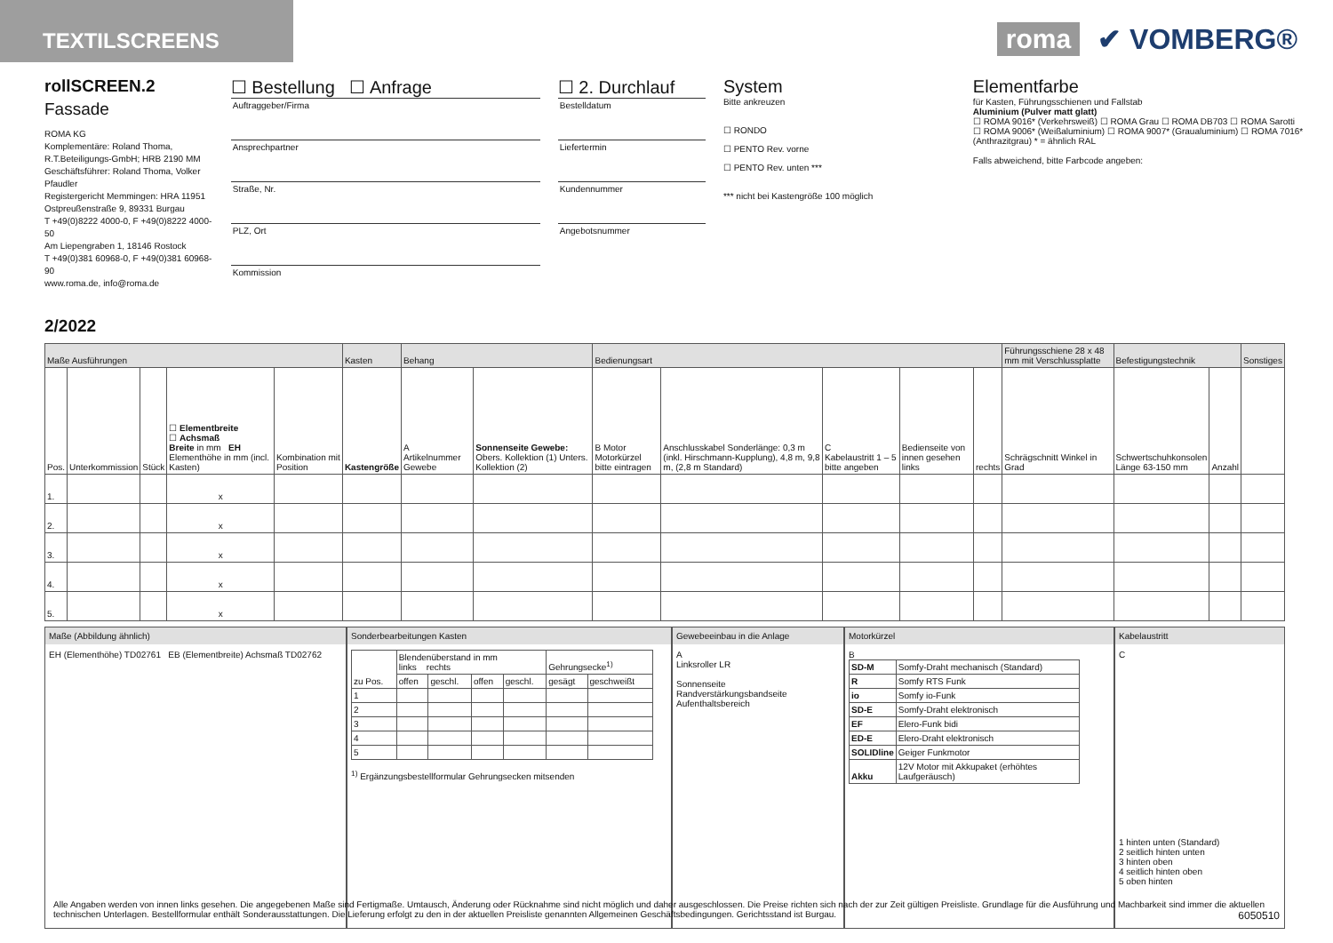TEXTILSCREENS
roma ✔ VOMBERG®
rollSCREEN.2
Fassade
ROMA KG
Komplementäre: Roland Thoma,
R.T.Beteiligungs-GmbH; HRB 2190 MM
Geschäftsführer: Roland Thoma, Volker Pfaudler
Registergericht Memmingen: HRA 11951
Ostpreußenstraße 9, 89331 Burgau
T +49(0)8222 4000-0, F +49(0)8222 4000-50
Am Liepengraben 1, 18146 Rostock
T +49(0)381 60968-0, F +49(0)381 60968-90
www.roma.de, info@roma.de
2/2022
☐ Bestellung ☐ Anfrage
Auftraggeber/Firma
Ansprechpartner
Straße, Nr.
PLZ, Ort
Kommission
☐ 2. Durchlauf
Bestelldatum
Liefertermin
Kundennummer
Angebotsnummer
System
Bitte ankreuzen
☐ RONDO
☐ PENTO Rev. vorne
☐ PENTO Rev. unten ***
*** nicht bei Kastengröße 100 möglich
Elementfarbe
für Kasten, Führungsschienen und Fallstab
Aluminium (Pulver matt glatt)
☐ ROMA 9016* (Verkehrsweiß) ☐ ROMA Grau ☐ ROMA DB703 ☐ ROMA Sarotti
☐ ROMA 9006* (Weißaluminium) ☐ ROMA 9007* (Graualuminium) ☐ ROMA 7016* (Anthrazitgrau) * = ähnlich RAL
Falls abweichend, bitte Farbcode angeben:
| Maße Ausführungen | | | | | Kasten | Behang | | Bedienungsart | | | | | Führungsschiene 28 x 48 mm mit Verschlussplatte | Befestigungstechnik | | Sonstiges |
| --- | --- | --- | --- | --- | --- | --- | --- | --- | --- | --- | --- | --- | --- | --- | --- | --- |
| Pos. | Unterkommission | Stück | ☐ Elementbreite ☐ Achsmaß Breite in mm EH Elementhöhe in mm (incl. Kasten) | Kombination mit Position | Kastengröße | A Artikelnummer Gewebe | Sonnenseite Gewebe: Obers. Kollektion (1) Unters. Kollektion (2) | B Motor Motorkürzel bitte eintragen | Anschlusskabel Sonderlänge: 0,3 m (inkl. Hirschmann-Kupplung), 4,8 m, 9,8 m, (2,8 m Standard) | C Kabelaustritt 1 – 5 bitte angeben | Bedienseite von innen gesehen links | rechts | Schrägschnitt Winkel in Grad | Schwertschuhkonsolen Länge 63-150 mm | Anzahl | |
| 1. | | | x | | | | | | | | | | | | | |
| 2. | | | x | | | | | | | | | | | | | |
| 3. | | | x | | | | | | | | | | | | | |
| 4. | | | x | | | | | | | | | | | | | |
| 5. | | | x | | | | | | | | | | | | | |
Maße (Abbildung ähnlich)
EH (Elementhöhe) TD02761 EB (Elementbreite) Achsmaß TD02762
Sonderbearbeitungen Kasten
| zu Pos. | Blendenüberstand in mm links rechts | | | | Gehrungsecke<sup>1)</sup> | |
| | offen | geschl. | offen | geschl. | gesägt | geschweißt |
| 1 | | | | | | |
| 2 | | | | | | |
| 3 | | | | | | |
| 4 | | | | | | |
| 5 | | | | | | |
<sup>1)</sup> Ergänzungsbestellformular Gehrungsecken mitsenden
Gewebeeinbau in die Anlage
A
Linksroller LR
Sonnenseite
Randverstärkungsbandseite
Aufenthaltsbereich
Motorkürzel
B
| SD-M | Somfy-Draht mechanisch (Standard) |
| R | Somfy RTS Funk |
| io | Somfy io-Funk |
| SD-E | Somfy-Draht elektronisch |
| EF | Elero-Funk bidi |
| ED-E | Elero-Draht elektronisch |
| SOLIDline | Geiger Funkmotor |
| Akku | 12V Motor mit Akkupaket (erhöhtes Laufgeräusch) |
Kabelaustritt
C
1 hinten unten (Standard)
2 seitlich hinten unten
3 hinten oben
4 seitlich hinten oben
5 oben hinten
Alle Angaben werden von innen links gesehen. Die angegebenen Maße sind Fertigmaße. Umtausch, Änderung oder Rücknahme sind nicht möglich und daher ausgeschlossen. Die Preise richten sich nach der zur Zeit gültigen Preisliste. Grundlage für die Ausführung und Machbarkeit sind immer die aktuellen technischen Unterlagen. Bestellformular enthält Sonderausstattungen. Die Lieferung erfolgt zu den in der aktuellen Preisliste genannten Allgemeinen Geschäftsbedingungen. Gerichtsstand ist Burgau. 6050510